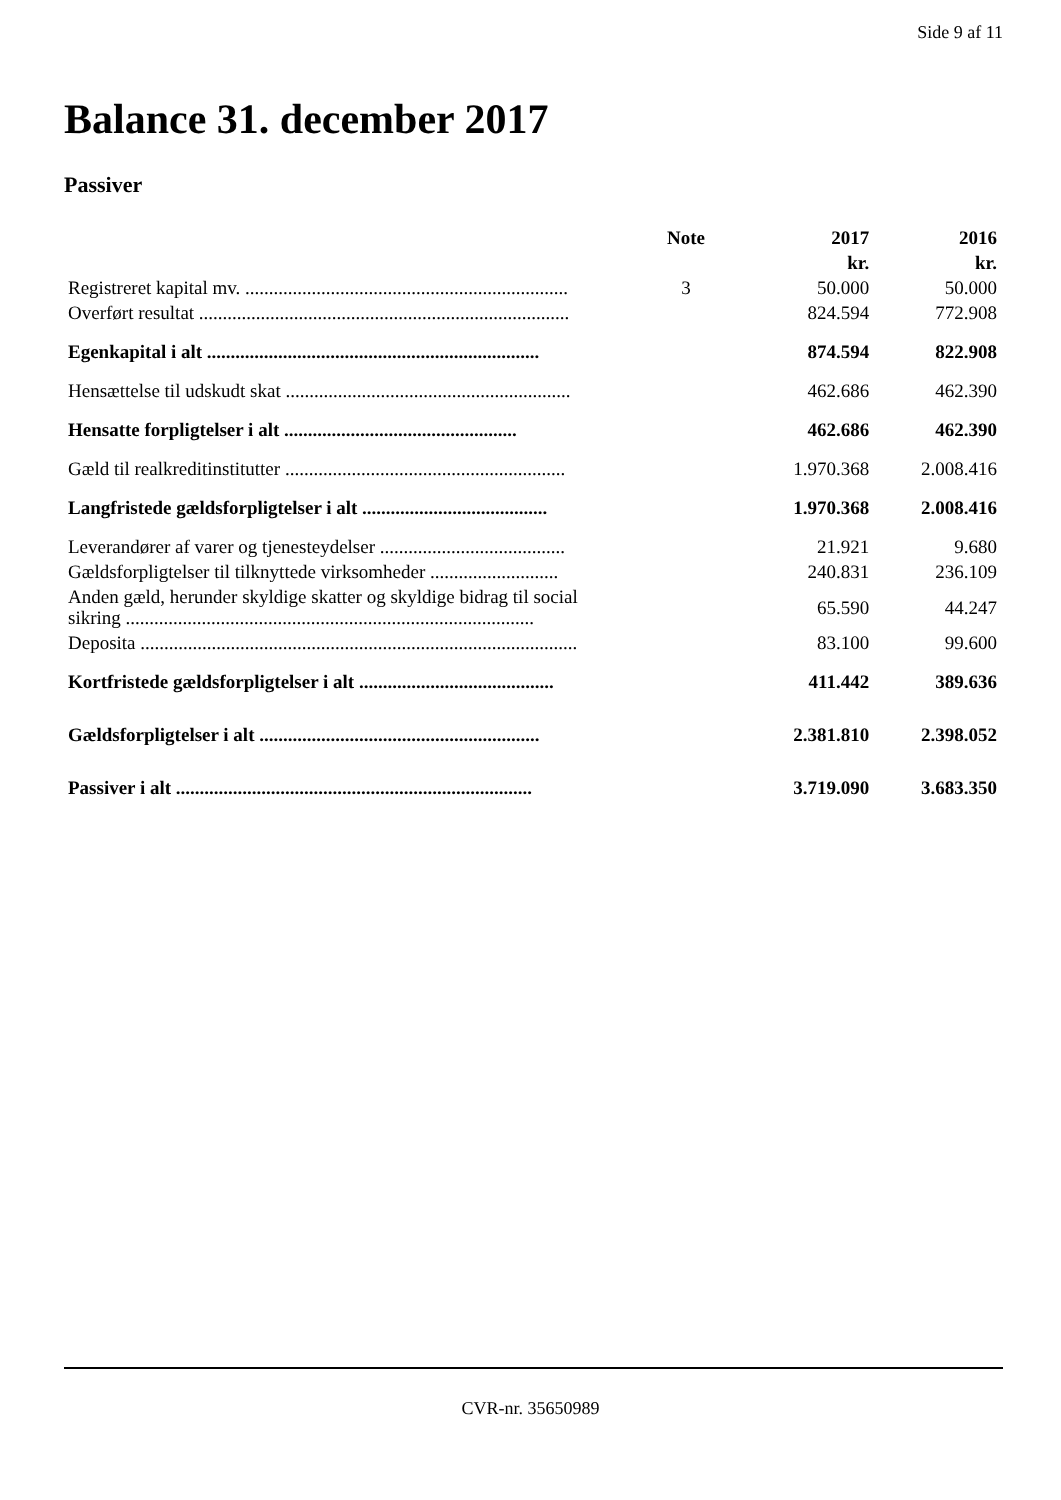Side 9 af 11
Balance 31. december 2017
Passiver
| | Note | 2017 | 2016 |
| --- | --- | --- | --- |
| | | kr. | kr. |
| Registreret kapital mv. .................................................................... | 3 | 50.000 | 50.000 |
| Overført resultat .............................................................................. | | 824.594 | 772.908 |
| Egenkapital i alt ...................................................................... | | 874.594 | 822.908 |
| Hensættelse til udskudt skat ............................................................ | | 462.686 | 462.390 |
| Hensatte forpligtelser i alt ................................................. | | 462.686 | 462.390 |
| Gæld til realkreditinstitutter ........................................................... | | 1.970.368 | 2.008.416 |
| Langfristede gældsforpligtelser i alt ....................................... | | 1.970.368 | 2.008.416 |
| Leverandører af varer og tjenesteydelser ....................................... | | 21.921 | 9.680 |
| Gældsforpligtelser til tilknyttede virksomheder ........................... | | 240.831 | 236.109 |
| Anden gæld, herunder skyldige skatter og skyldige bidrag til social sikring ...................................................................................... | | 65.590 | 44.247 |
| Deposita ............................................................................................ | | 83.100 | 99.600 |
| Kortfristede gældsforpligtelser i alt ......................................... | | 411.442 | 389.636 |
| Gældsforpligtelser i alt ........................................................... | | 2.381.810 | 2.398.052 |
| Passiver i alt ........................................................................... | | 3.719.090 | 3.683.350 |
CVR-nr. 35650989